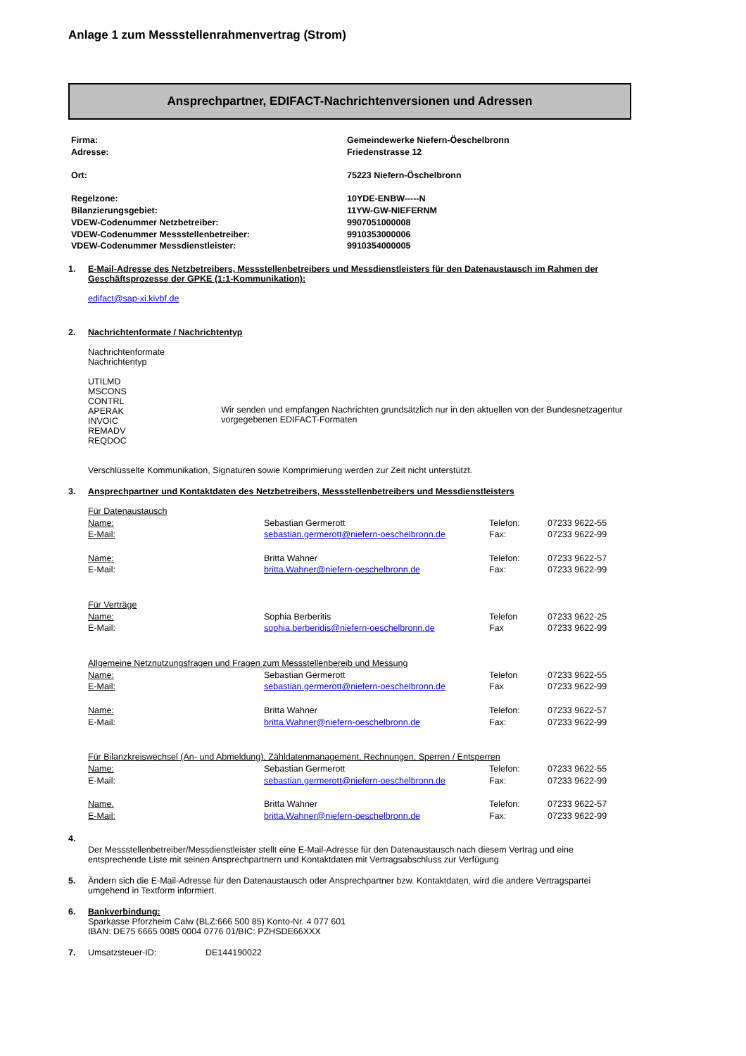Anlage 1 zum Messstellenrahmenvertrag (Strom)
Ansprechpartner, EDIFACT-Nachrichtenversionen und Adressen
| Firma: | Gemeindewerke Niefern-Öeschelbronn |
| Adresse: | Friedenstrasse 12 |
| Ort: | 75223 Niefern-Öschelbronn |
| Regelzone: | 10YDE-ENBW-----N |
| Bilanzierungsgebiet: | 11YW-GW-NIEFERNM |
| VDEW-Codenummer Netzbetreiber: | 9907051000008 |
| VDEW-Codenummer Messstellenbetreiber: | 9910353000006 |
| VDEW-Codenummer Messdienstleister: | 9910354000005 |
1. E-Mail-Adresse des Netzbetreibers, Messstellenbetreibers und Messdienstleisters für den Datenaustausch im Rahmen der Geschäftsprozesse der GPKE (1:1-Kommunikation):
edifact@sap-xi.kivbf.de
2. Nachrichtenformate / Nachrichtentyp
Nachrichtenformate
Nachrichtentyp
UTILMD
MSCONS
CONTRL
APERAK
INVOIC
REMADV
REQDOC
Wir senden und empfangen Nachrichten grundsätzlich nur in den aktuellen von der Bundesnetzagentur vorgegebenen EDIFACT-Formaten
Verschlüsselte Kommunikation, Signaturen sowie Komprimierung werden zur Zeit nicht unterstützt.
3. Ansprechpartner und Kontaktdaten des Netzbetreibers, Messstellenbetreibers und Messdienstleisters
| Für Datenaustausch | | | |
| Name: | Sebastian Germerott | Telefon: | 07233 9622-55 |
| E-Mail: | sebastian.germerott@niefern-oeschelbronn.de | Fax: | 07233 9622-99 |
| Name: | Britta Wahner | Telefon: | 07233 9622-57 |
| E-Mail: | britta.Wahner@niefern-oeschelbronn.de | Fax: | 07233 9622-99 |
| Für Verträge | | | |
| Name: | Sophia Berberitis | Telefon | 07233 9622-25 |
| E-Mail: | sophia.berberidis@niefern-oeschelbronn.de | Fax | 07233 9622-99 |
| Allgemeine Netznutzungsfragen und Fragen zum Messstellenbereib und Messung | | | |
| Name: | Sebastian Germerott | Telefon | 07233 9622-55 |
| E-Mail: | sebastian.germerott@niefern-oeschelbronn.de | Fax | 07233 9622-99 |
| Name: | Britta Wahner | Telefon: | 07233 9622-57 |
| E-Mail: | britta.Wahner@niefern-oeschelbronn.de | Fax: | 07233 9622-99 |
| Für Bilanzkreiswechsel (An- und Abmeldung), Zähldatenmanagement, Rechnungen, Sperren / Entsperren | | | |
| Name: | Sebastian Germerott | Telefon: | 07233 9622-55 |
| E-Mail: | sebastian.germerott@niefern-oeschelbronn.de | Fax: | 07233 9622-99 |
| Name. | Britta Wahner | Telefon: | 07233 9622-57 |
| E-Mail: | britta.Wahner@niefern-oeschelbronn.de | Fax: | 07233 9622-99 |
4.
Der Messstellenbetreiber/Messdienstleister stellt eine E-Mail-Adresse für den Datenaustausch nach diesem Vertrag und eine entsprechende Liste mit seinen Ansprechpartnern und Kontaktdaten mit Vertragsabschluss zur Verfügung
5. Ändern sich die E-Mail-Adresse für den Datenaustausch oder Ansprechpartner bzw. Kontaktdaten, wird die andere Vertragspartei umgehend in Textform informiert.
6. Bankverbindung:
Sparkasse Pforzheim Calw (BLZ:666 500 85) Konto-Nr. 4 077 601
IBAN: DE75 6665 0085 0004 0776 01/BIC: PZHSDE66XXX
7. Umsatzsteuer-ID: DE144190022